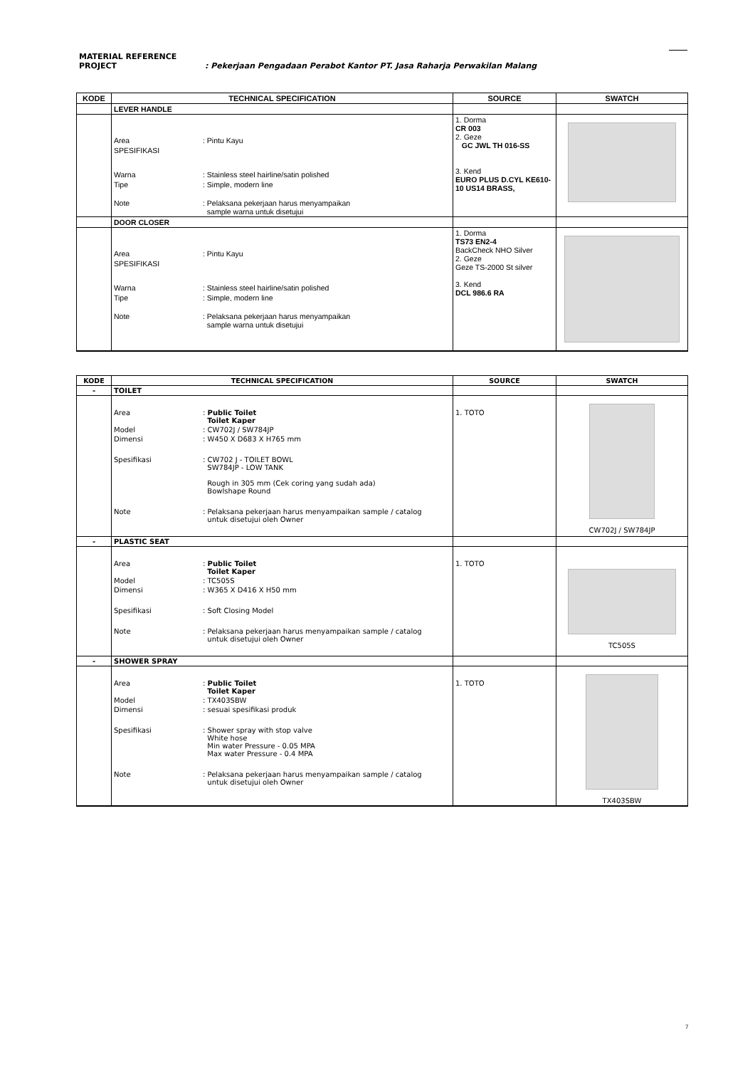MATERIAL REFERENCE
PROJECT : Pekerjaan Pengadaan Perabot Kantor PT. Jasa Raharja Perwakilan Malang
| KODE | TECHNICAL SPECIFICATION | SOURCE | SWATCH |
| --- | --- | --- | --- |
| | LEVER HANDLE | | |
| | Area : Pintu Kayu SPESIFIKASI Warna : Stainless steel hairline/satin polished Tipe : Simple, modern line Note : Pelaksana pekerjaan harus menyampaikan sample warna untuk disetujui | 1. Dorma CR 003 2. Geze GC JWL TH 016-SS 3. Kend EURO PLUS D.CYL KE610-10 US14 BRASS, | |
| | DOOR CLOSER | | |
| | Area : Pintu Kayu SPESIFIKASI Warna : Stainless steel hairline/satin polished Tipe : Simple, modern line Note : Pelaksana pekerjaan harus menyampaikan sample warna untuk disetujui | 1. Dorma TS73 EN2-4 BackCheck NHO Silver 2. Geze Geze TS-2000 St silver 3. Kend DCL 986.6 RA | |
| KODE | TECHNICAL SPECIFICATION | SOURCE | SWATCH |
| --- | --- | --- | --- |
| - | TOILET | | |
| | Area : Public Toilet Toilet Kaper Model : CW702J / SW784JP Dimensi : W450 X D683 X H765 mm Spesifikasi : CW702 J - TOILET BOWL SW784JP - LOW TANK Rough in 305 mm (Cek coring yang sudah ada) Bowlshape Round Note : Pelaksana pekerjaan harus menyampaikan sample / catalog untuk disetujui oleh Owner | 1. TOTO | CW702J / SW784JP |
| - | PLASTIC SEAT | | |
| | Area : Public Toilet Toilet Kaper Model : TC505S Dimensi : W365 X D416 X H50 mm Spesifikasi : Soft Closing Model Note : Pelaksana pekerjaan harus menyampaikan sample / catalog untuk disetujui oleh Owner | 1. TOTO | TC505S |
| - | SHOWER SPRAY | | |
| | Area : Public Toilet Toilet Kaper Model : TX403SBW Dimensi : sesuai spesifikasi produk Spesifikasi : Shower spray with stop valve White hose Min water Pressure - 0.05 MPA Max water Pressure - 0.4 MPA Note : Pelaksana pekerjaan harus menyampaikan sample / catalog untuk disetujui oleh Owner | 1. TOTO | TX403SBW |
7